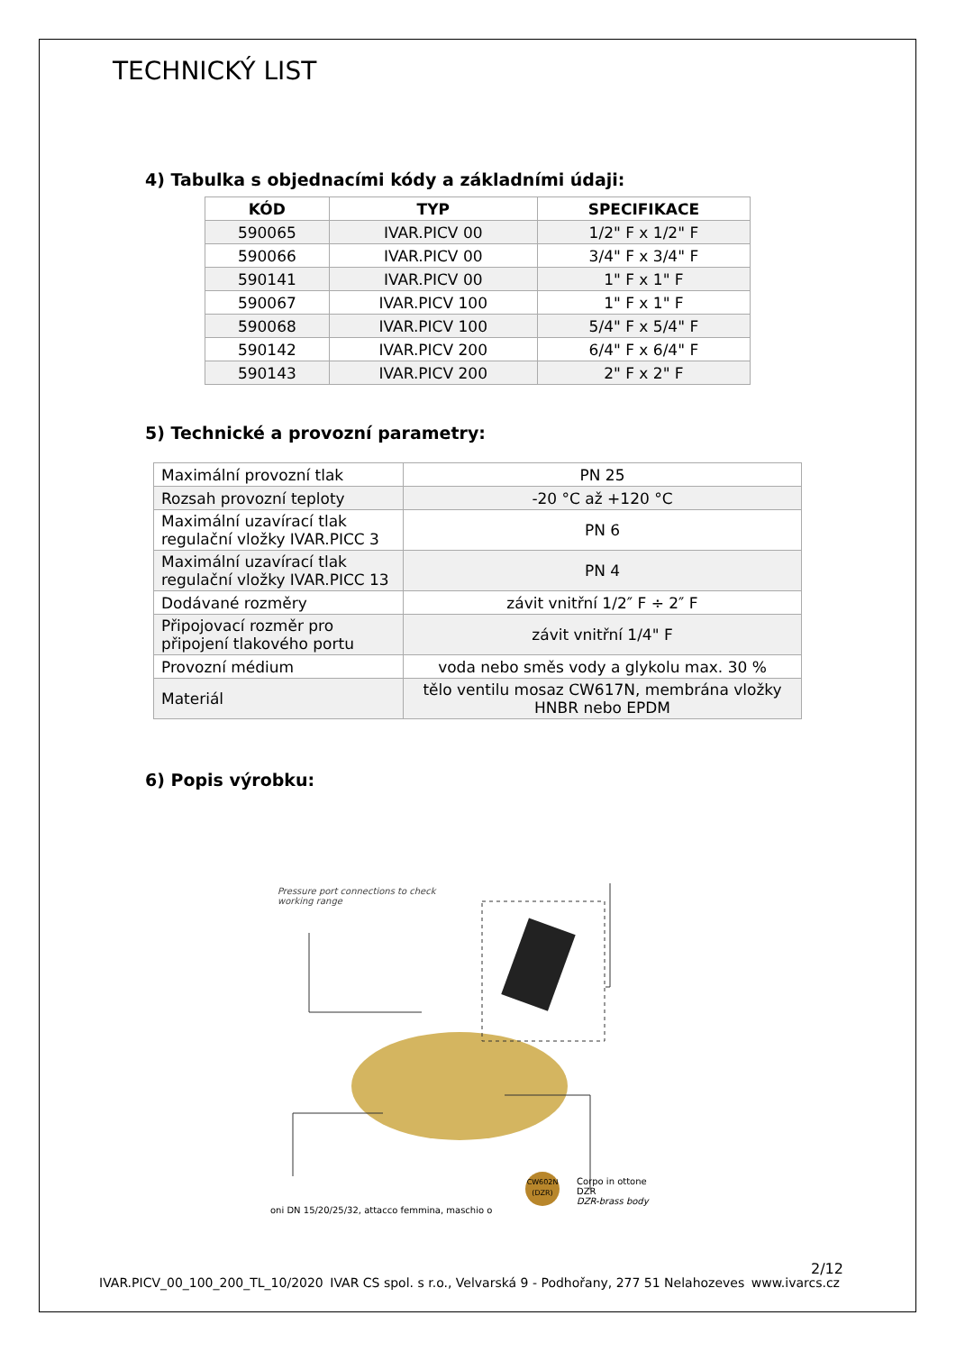TECHNICKÝ LIST
4) Tabulka s objednacími kódy a základními údaji:
| KÓD | TYP | SPECIFIKACE |
| --- | --- | --- |
| 590065 | IVAR.PICV 00 | 1/2" F x 1/2" F |
| 590066 | IVAR.PICV 00 | 3/4" F x 3/4" F |
| 590141 | IVAR.PICV 00 | 1" F x 1" F |
| 590067 | IVAR.PICV 100 | 1" F x 1" F |
| 590068 | IVAR.PICV 100 | 5/4" F x 5/4" F |
| 590142 | IVAR.PICV 200 | 6/4" F x 6/4" F |
| 590143 | IVAR.PICV 200 | 2" F x 2" F |
5) Technické a provozní parametry:
| Maximální provozní tlak | PN 25 |
| Rozsah provozní teploty | -20 °C až +120 °C |
| Maximální uzavírací tlak regulační vložky IVAR.PICC 3 | PN 6 |
| Maximální uzavírací tlak regulační vložky IVAR.PICC 13 | PN 4 |
| Dodávané rozměry | závit vnitřní 1/2″ F ÷ 2″ F |
| Připojovací rozměr pro připojení tlakového portu | závit vnitřní 1/4" F |
| Provozní médium | voda nebo směs vody a glykolu max. 30 % |
| Materiál | tělo ventilu mosaz CW617N, membrána vložky HNBR nebo EPDM |
6) Popis výrobku:
Pressure port connections to check
working range
oni DN 15/20/25/32, attacco femmina, maschio o
Corpo in ottone DZR
DZR-brass body
CW602N
(DZR)
2/12
IVAR.PICV_00_100_200_TL_10/2020 IVAR CS spol. s r.o., Velvarská 9 - Podhořany, 277 51 Nelahozeves www.ivarcs.cz